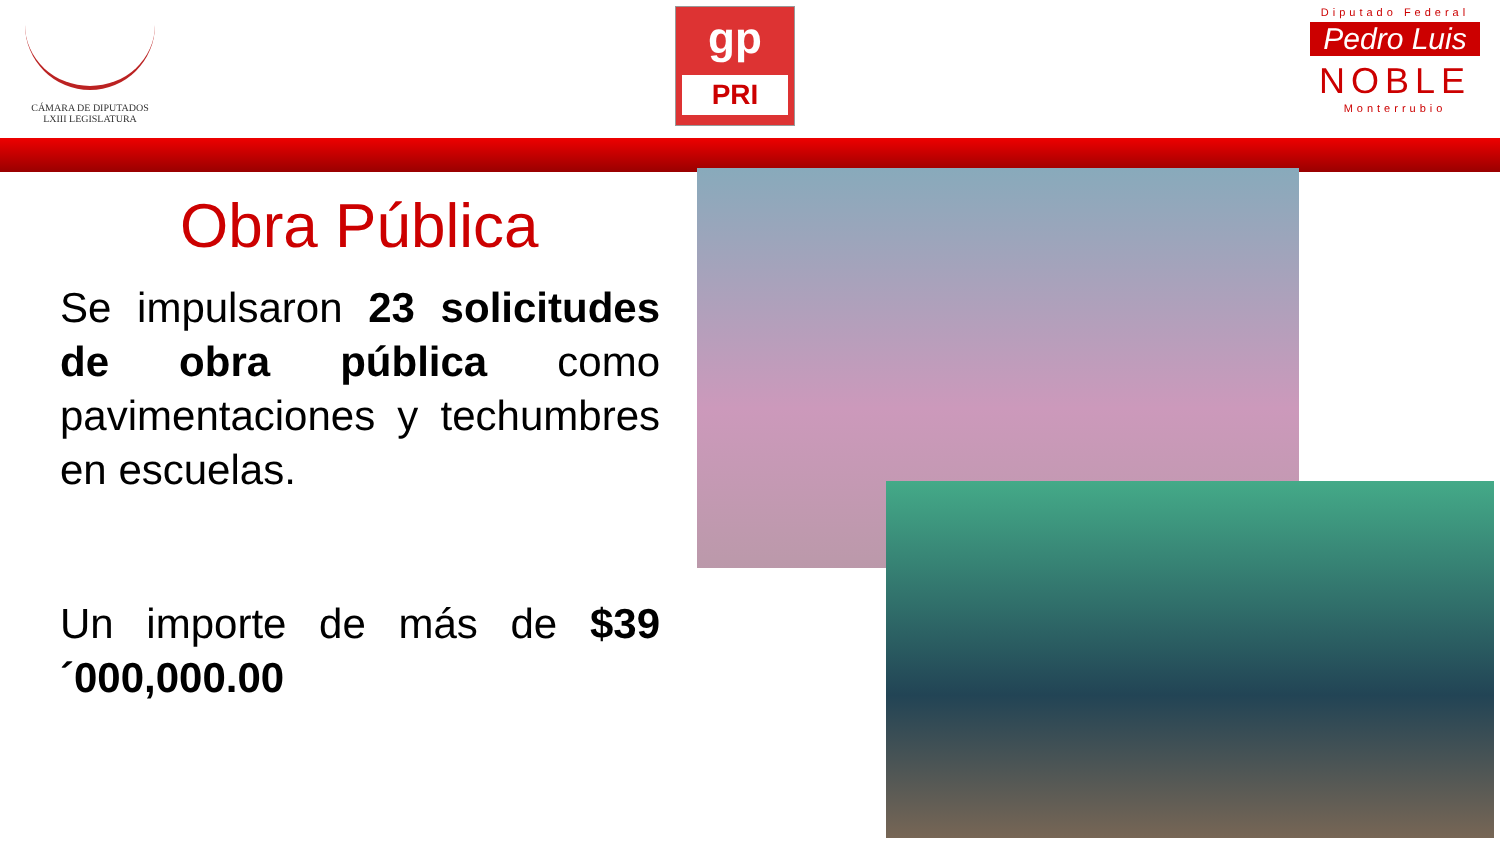CÁMARA DE DIPUTADOS
LXIII LEGISLATURA
gp
PRI
Diputado Federal
Pedro Luis
NOBLE
Monterrubio
Obra Pública
Se impulsaron 23 solicitudes de obra pública como pavimentaciones y techumbres en escuelas.
Un importe de más de $39´000,000.00